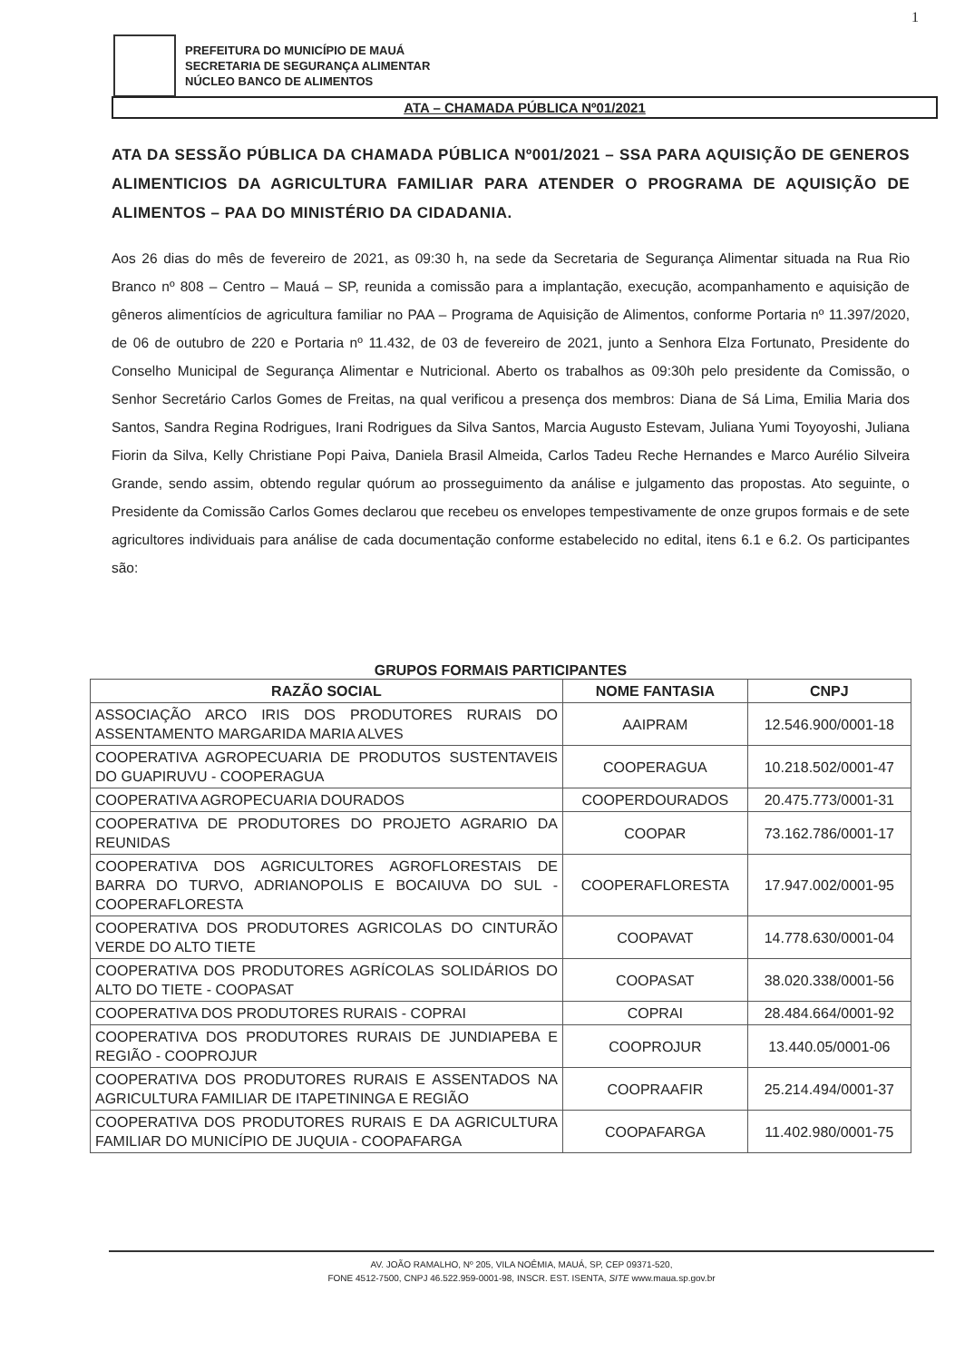1
PREFEITURA DO MUNICÍPIO DE MAUÁ
SECRETARIA DE SEGURANÇA ALIMENTAR
NÚCLEO BANCO DE ALIMENTOS
ATA – CHAMADA PÚBLICA Nº01/2021
ATA DA SESSÃO PÚBLICA DA CHAMADA PÚBLICA Nº001/2021 – SSA PARA AQUISIÇÃO DE GENEROS ALIMENTICIOS DA AGRICULTURA FAMILIAR PARA ATENDER O PROGRAMA DE AQUISIÇÃO DE ALIMENTOS – PAA DO MINISTÉRIO DA CIDADANIA.
Aos 26 dias do mês de fevereiro de 2021, as 09:30 h, na sede da Secretaria de Segurança Alimentar situada na Rua Rio Branco nº 808 – Centro – Mauá – SP, reunida a comissão para a implantação, execução, acompanhamento e aquisição de gêneros alimentícios de agricultura familiar no PAA – Programa de Aquisição de Alimentos, conforme Portaria nº 11.397/2020, de 06 de outubro de 220 e Portaria nº 11.432, de 03 de fevereiro de 2021, junto a Senhora Elza Fortunato, Presidente do Conselho Municipal de Segurança Alimentar e Nutricional. Aberto os trabalhos as 09:30h pelo presidente da Comissão, o Senhor Secretário Carlos Gomes de Freitas, na qual verificou a presença dos membros: Diana de Sá Lima, Emilia Maria dos Santos, Sandra Regina Rodrigues, Irani Rodrigues da Silva Santos, Marcia Augusto Estevam, Juliana Yumi Toyoyoshi, Juliana Fiorin da Silva, Kelly Christiane Popi Paiva, Daniela Brasil Almeida, Carlos Tadeu Reche Hernandes e Marco Aurélio Silveira Grande, sendo assim, obtendo regular quórum ao prosseguimento da análise e julgamento das propostas. Ato seguinte, o Presidente da Comissão Carlos Gomes declarou que recebeu os envelopes tempestivamente de onze grupos formais e de sete agricultores individuais para análise de cada documentação conforme estabelecido no edital, itens 6.1 e 6.2. Os participantes são:
GRUPOS FORMAIS PARTICIPANTES
| RAZÃO SOCIAL | NOME FANTASIA | CNPJ |
| --- | --- | --- |
| ASSOCIAÇÃO ARCO IRIS DOS PRODUTORES RURAIS DO ASSENTAMENTO MARGARIDA MARIA ALVES | AAIPRAM | 12.546.900/0001-18 |
| COOPERATIVA AGROPECUARIA DE PRODUTOS SUSTENTAVEIS DO GUAPIRUVU - COOPERAGUA | COOPERAGUA | 10.218.502/0001-47 |
| COOPERATIVA AGROPECUARIA DOURADOS | COOPERDOURADOS | 20.475.773/0001-31 |
| COOPERATIVA DE PRODUTORES DO PROJETO AGRARIO DA REUNIDAS | COOPAR | 73.162.786/0001-17 |
| COOPERATIVA DOS AGRICULTORES AGROFLORESTAIS DE BARRA DO TURVO, ADRIANOPOLIS E BOCAIUVA DO SUL - COOPERAFLORESTA | COOPERAFLORESTA | 17.947.002/0001-95 |
| COOPERATIVA DOS PRODUTORES AGRICOLAS DO CINTURÃO VERDE DO ALTO TIETE | COOPAVAT | 14.778.630/0001-04 |
| COOPERATIVA DOS PRODUTORES AGRÍCOLAS SOLIDÁRIOS DO ALTO DO TIETE - COOPASAT | COOPASAT | 38.020.338/0001-56 |
| COOPERATIVA DOS PRODUTORES RURAIS - COPRAI | COPRAI | 28.484.664/0001-92 |
| COOPERATIVA DOS PRODUTORES RURAIS DE JUNDIAPEBA E REGIÃO - COOPROJUR | COOPROJUR | 13.440.05/0001-06 |
| COOPERATIVA DOS PRODUTORES RURAIS E ASSENTADOS NA AGRICULTURA FAMILIAR DE ITAPETININGA E REGIÃO | COOPRAAFIR | 25.214.494/0001-37 |
| COOPERATIVA DOS PRODUTORES RURAIS E DA AGRICULTURA FAMILIAR DO MUNICÍPIO DE JUQUIA - COOPAFARGA | COOPAFARGA | 11.402.980/0001-75 |
AV. JOÃO RAMALHO, Nº 205, VILA NOÊMIA, MAUÁ, SP, CEP 09371-520,
FONE 4512-7500, CNPJ 46.522.959-0001-98, INSCR. EST. ISENTA, SITE www.maua.sp.gov.br